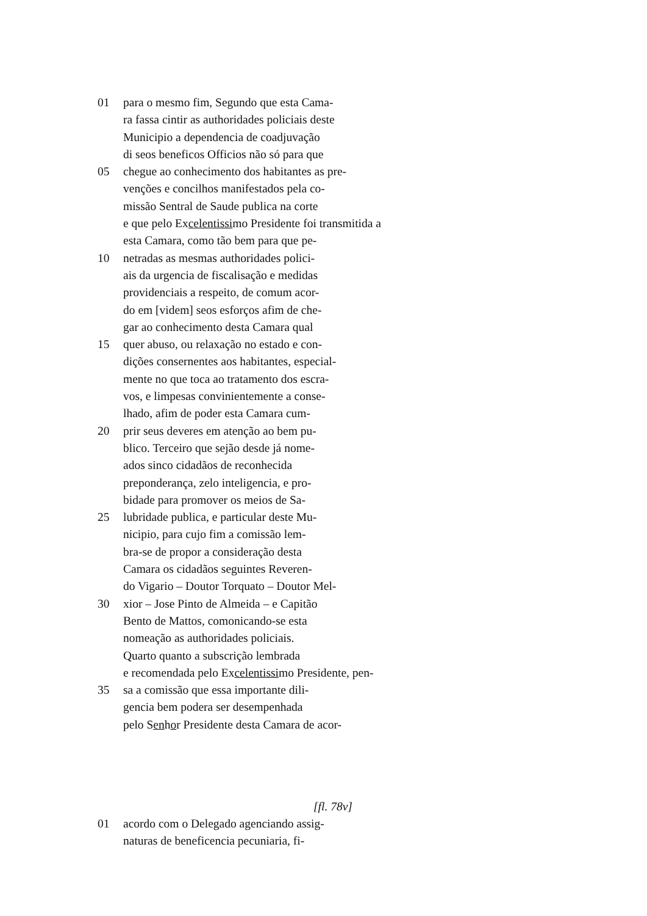01 para o mesmo fim, Segundo que esta Cama-
ra fassa cintir as authoridades policiais deste
Municipio a dependencia de coadjuvação
di seos beneficos Officios não só para que
05 chegue ao conhecimento dos habitantes as pre-
venções e concilhos manifestados pela co-
missão Sentral de Saude publica na corte
e que pelo Excelentissimo Presidente foi transmitida a
esta Camara, como tão bem para que pe-
10 netradas as mesmas authoridades polici-
ais da urgencia de fiscalisação e medidas
providenciais a respeito, de comum acor-
do em [videm] seos esforços afim de che-
gar ao conhecimento desta Camara qual
15 quer abuso, ou relaxação no estado e con-
dições consernentes aos habitantes, especial-
mente no que toca ao tratamento dos escra-
vos, e limpesas convinientemente a conse-
lhado, afim de poder esta Camara cum-
20 prir seus deveres em atenção ao bem pu-
blico. Terceiro que sejão desde já nome-
ados sinco cidadãos de reconhecida
preponderança, zelo inteligencia, e pro-
bidade para promover os meios de Sa-
25 lubridade publica, e particular deste Mu-
nicipio, para cujo fim a comissão lem-
bra-se de propor a consideração desta
Camara os cidadãos seguintes Reveren-
do Vigario – Doutor Torquato – Doutor Mel-
30 xior – Jose Pinto de Almeida – e Capitão
Bento de Mattos, comonicando-se esta
nomeação as authoridades policiais.
Quarto quanto a subscrição lembrada
e recomendada pelo Excelentissimo Presidente, pen-
35 sa a comissão que essa importante dili-
gencia bem podera ser desempenhada
pelo Senhor Presidente desta Camara de acor-
[fl. 78v]
01 acordo com o Delegado agenciando assig-
naturas de beneficencia pecuniaria, fi-